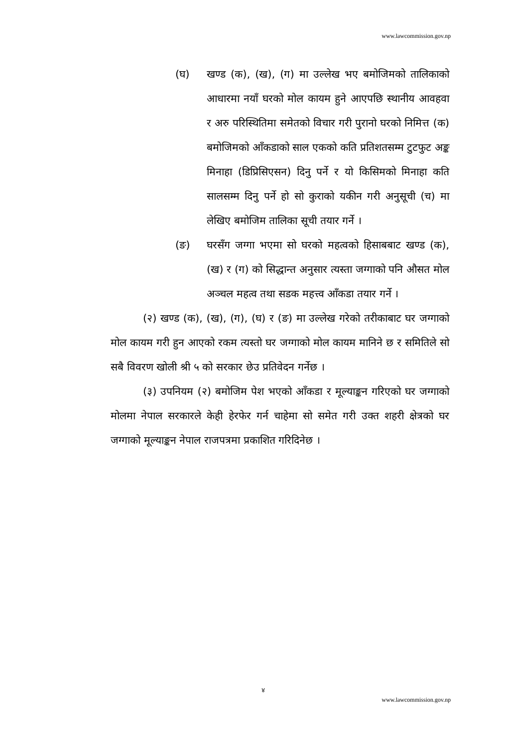www.lawcommission.gov.np
(घ) खण्ड (क), (ख), (ग) मा उल्लेख भए बमोजिमको तालिकाको आधारमा नयाँ घरको मोल कायम हुने आएपछि स्थानीय आवहवा र अरु परिस्थितिमा समेतको विचार गरी पुरानो घरको निमित्त (क) बमोजिमको आँकडाको साल एकको कति प्रतिशतसम्म टुटफुट अङ्क मिनाहा (डिप्रिसिएसन) दिनु पर्ने र यो किसिमको मिनाहा कति सालसम्म दिनु पर्ने हो सो कुराको यकीन गरी अनुसूची (च) मा लेखिए बमोजिम तालिका सूची तयार गर्ने ।
(ङ) घरसँग जग्गा भएमा सो घरको महत्वको हिसाबबाट खण्ड (क), (ख) र (ग) को सिद्धान्त अनुसार त्यस्ता जग्गाको पनि औसत मोल अञ्चल महत्व तथा सडक महत्त्व आँकडा तयार गर्ने ।
(२) खण्ड (क), (ख), (ग), (घ) र (ङ) मा उल्लेख गरेको तरीकाबाट घर जग्गाको मोल कायम गरी हुन आएको रकम त्यस्तो घर जग्गाको मोल कायम मानिने छ र समितिले सो सबै विवरण खोली श्री ५ को सरकार छेउ प्रतिवेदन गर्नेछ ।
(३) उपनियम (२) बमोजिम पेश भएको आँकडा र मूल्याङ्कन गरिएको घर जग्गाको मोलमा नेपाल सरकारले केही हेरफेर गर्न चाहेमा सो समेत गरी उक्त शहरी क्षेत्रको घर जग्गाको मूल्याङ्कन नेपाल राजपत्रमा प्रकाशित गरिदिनेछ ।
४
www.lawcommission.gov.np